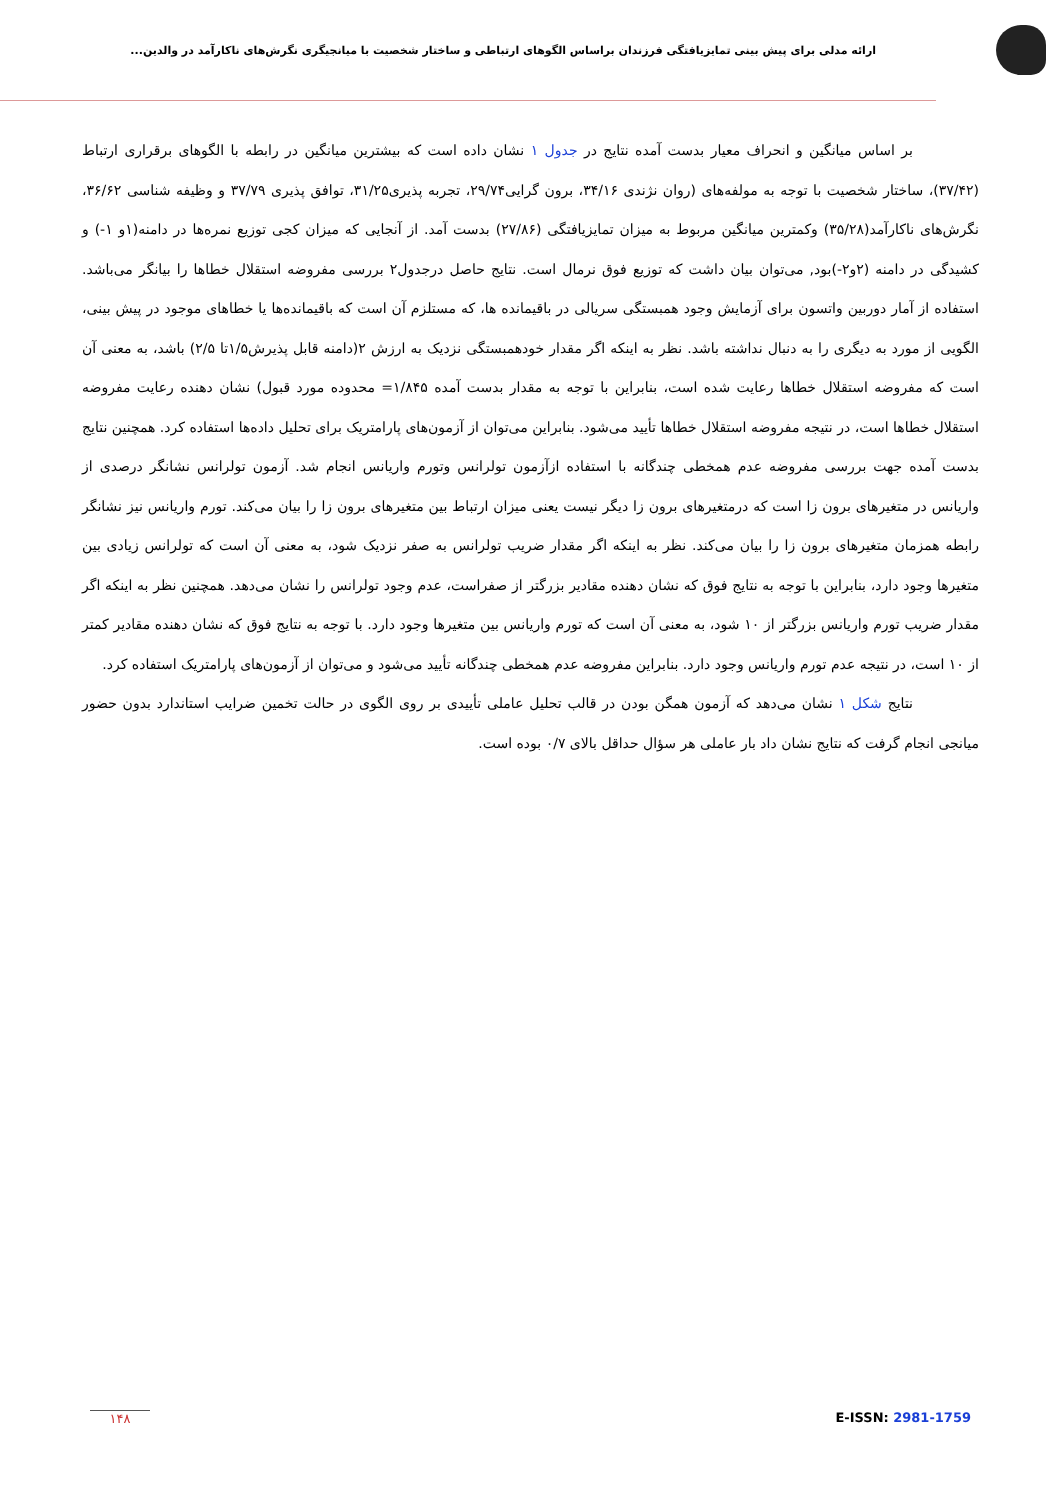ارائه مدلی برای پیش بینی تمایزیافتگی فرزندان براساس الگوهای ارتباطی و ساختار شخصیت با میانجیگری نگرش‌های ناکارآمد در والدین...
بر اساس میانگین و انحراف معیار بدست آمده نتایج در جدول ۱ نشان داده است که بیشترین میانگین در رابطه با الگوهای برقراری ارتباط (۳۷/۴۲)، ساختار شخصیت با توجه به مولفه‌های (روان نژندی ۳۴/۱۶، برون گرایی۲۹/۷۴، تجربه پذیری۳۱/۲۵، توافق پذیری ۳۷/۷۹ و وظیفه شناسی ۳۶/۶۲، نگرش‌های ناکارآمد(۳۵/۲۸) وکمترین میانگین مربوط به میزان تمایزیافتگی (۲۷/۸۶) بدست آمد. از آنجایی که میزان کجی توزیع نمره‌ها در دامنه(۱و ۱-) و کشیدگی در دامنه (۲و۲-)بود, می‌توان بیان داشت که توزیع فوق نرمال است. نتایج حاصل درجدول۲ بررسی مفروضه استقلال خطاها را بیانگر می‌باشد. استفاده از آمار دوربین واتسون برای آزمایش وجود همبستگی سریالی در باقیمانده ها، که مستلزم آن است که باقیمانده‌ها یا خطاهای موجود در پیش بینی، الگویی از مورد به دیگری را به دنبال نداشته باشد. نظر به اینکه اگر مقدار خودهمبستگی نزدیک به ارزش ۲(دامنه قابل پذیرش۱/۵تا ۲/۵) باشد، به معنی آن است که مفروضه استقلال خطاها رعایت شده است، بنابراین با توجه به مقدار بدست آمده ۱/۸۴۵= محدوده مورد قبول) نشان دهنده رعایت مفروضه استقلال خطاها است، در نتیجه مفروضه استقلال خطاها تأیید می‌شود. بنابراین می‌توان از آزمون‌های پارامتریک برای تحلیل داده‌ها استفاده کرد. همچنین نتایج بدست آمده جهت بررسی مفروضه عدم همخطی چندگانه با استفاده ازآزمون تولرانس وتورم واریانس انجام شد. آزمون تولرانس نشانگر درصدی از واریانس در متغیرهای برون زا است که درمتغیرهای برون زا دیگر نیست یعنی میزان ارتباط بین متغیرهای برون زا را بیان می‌کند. تورم واریانس نیز نشانگر رابطه همزمان متغیرهای برون زا را بیان می‌کند. نظر به اینکه اگر مقدار ضریب تولرانس به صفر نزدیک شود، به معنی آن است که تولرانس زیادی بین متغیرها وجود دارد، بنابراین با توجه به نتایج فوق که نشان دهنده مقادیر بزرگتر از صفراست، عدم وجود تولرانس را نشان می‌دهد. همچنین نظر به اینکه اگر مقدار ضریب تورم واریانس بزرگتر از ۱۰ شود، به معنی آن است که تورم واریانس بین متغیرها وجود دارد. با توجه به نتایج فوق که نشان دهنده مقادیر کمتر از ۱۰ است، در نتیجه عدم تورم واریانس وجود دارد. بنابراین مفروضه عدم همخطی چندگانه تأیید می‌شود و می‌توان از آزمون‌های پارامتریک استفاده کرد.
نتایج شکل ۱ نشان می‌دهد که آزمون همگن بودن در قالب تحلیل عاملی تأییدی بر روی الگوی در حالت تخمین ضرایب استاندارد بدون حضور میانجی انجام گرفت که نتایج نشان داد بار عاملی هر سؤال حداقل بالای ۰/۷ بوده است.
۱۴۸ E-ISSN: 2981-1759